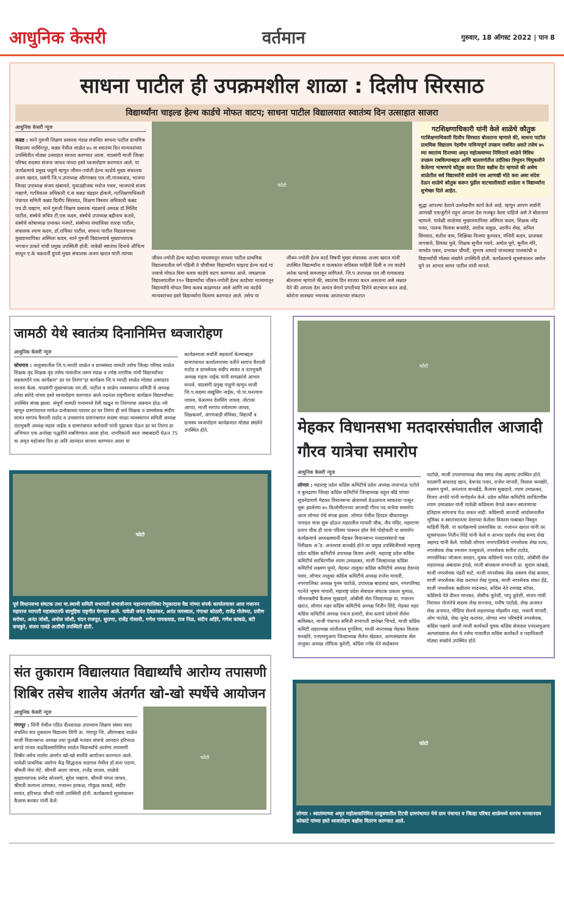आधुनिक केसरी वर्तमान
गुरुवार, 18 ऑगस्ट 2022 | पान 8
साधना पाटील ही उपक्रमशील शाळा : दिलीप सिरसाठ
विद्यार्थ्यांना चाइल्ड हेल्थ कार्डचे मोफत वाटप; साधना पाटील विद्यालयात स्वातंत्र्य दिन उत्साहात साजरा
आधुनिक केसरी न्यूज
कन्नड : साने गुरुजी शिक्षण प्रसारक मंडळ संचलित साधना पाटील प्राथमिक विद्यालय नरसिंगपूर, कन्नड येथील शाळेत ७५ वा स्वातंत्र्य दिन मान्यवरांच्या उपस्थितीत मोठ्या उत्साहात साजरा करण्यात आला. याप्रसंगी माजी जिल्हा परिषद सदस्या संजना जाधव यांच्या हस्ते ध्वजारोहण करण्यात आले. या कार्यक्रमाचे प्रमुख पाहुणे म्हणून जीवन-ज्योती हेल्थ कार्डचे मुख्य संचालक अजय खरात, प्रसंगी जि.प.उपाध्यक्ष औरंगाबाद एल.जी.गायकवाड, भाजपा जिल्हा उपाध्यक्ष संजय खंबायते, युवाउद्योजक मनोज पवार, भाजपाचे संजय गव्हाणे, गटविकास अधिकारी पं.स कन्नड चंद्रहार ढोकणे, गटशिक्षणाधिकारी पंचायत समिती कन्नड दिलीप सिरसाठ, शिक्षण विस्तार अधिकारी कन्नड एच.डी.चव्हाण, साने गुरुजी शिक्षण प्रसारक मंडळाचे अध्यक्ष डॉ.मिलिंद पाटील, संस्थेचे सचिव टी.एस कदम, संस्थेचे उपाध्यक्ष बद्रीनाथ कतारे, संस्थेचे कोषाध्यक्ष प्रभाकर मनगटे, संस्थेच्या संचालिका शारदा पाटील, संचालक श्याम कदम, डॉ.राधिका पाटील, साधना पाटील विद्यालयाच्या मुख्याध्यापिका अस्मिता कदम, साने गुरुजी विद्यालयाचे मुख्याध्यापक भगवान ठाकरे यांची प्रमुख उपस्थिती होती. यावेळी स्वातंत्र्य दिनाचे औचित्य साधून ए.के चक्रवर्ती ग्रुपचे मुख्य संचालक अजय खरात यांनी त्यांच्या
फोटो
जीवन-ज्योती हेल्थ कार्डच्या माध्यमातून साधना पाटील प्राथमिक विद्यालयातील वर्ग पहिली ते चौथीच्या विद्यार्थ्यांना चाइल्ड हेल्थ कार्ड या नावाचे मोफत विमा कवच कार्डचे वाटप करण्यात आले. जवळपास विद्यालयातील १९० विद्यार्थ्यांचा जीवन-ज्योती हेल्थ कार्डच्या माध्यमातून विद्यार्थ्यांचे मोफत विमा कवच काढण्यात आले आणि त्या कार्डचे मान्यवरांच्या हस्ते विद्यार्थ्यांना वितरण करण्यात आले. तसेच या
जीवन-ज्योती हेल्थ कार्ड विषयी मुख्य संचालक अजय खरात यांनी उपस्थित विद्यार्थ्यांना व पालकांना सविस्तर माहिती दिली व त्या कार्डचे अनेक फायदे समजावून सांगितले. जि.प उपाध्यक्ष एल.जी गायकवाड बोलताना म्हणाले की, स्वातंत्र्य दिन साजरा करत असताना असे लक्षात येते की आपला देश अत्यंत वेगाने प्रगतीच्या दिशेने वाटचाल करत आहे. कोरोना सारख्या भयानक आजाराच्या संकटात
गटशिक्षणाधिकारी यांनी केले शाळेचे कौतुक
गटशिक्षणाधिकारी दिलीप सिरसाठ बोलताना म्हणाले की, साधना पाटील प्राथमिक विद्यालय नेहमीच नाविन्यपूर्ण उपक्रम राबवित असते तसेच ७५ व्या स्वातंत्र्य दिनाच्या अमृत महोत्सवाच्या निमित्ताने शाळेने विविध उपक्रम राबविल्याबद्दल आणि बालवर्गातील उर्दतिका त्रिभुवन चिमुकलीने केलेल्या भाषणाचे कौतुक करत तिला बक्षीस देत म्हणाले की असेच शाळेतील सर्व विद्यार्थ्यांनी शाळेचे नाव आणखी मोठे करा असा संदेश देऊन शाळेचे कौतुक करून पुढील वाटचालीसाठी शाळेला व विद्यार्थ्यांना शुभेच्छा दिले आहेत.
सुद्धा आपल्या देशाने उल्लेखनीय कार्य केले आहे. म्हणून आपण सर्वांनी आणखी एकजुटीने राहून आपला देश मजबूत केला पाहिजे असे ते बोलताना म्हणाले. यावेळी शाळेच्या मुख्याध्यापिका अस्मिता कदम, शिक्षक नरेंद्र पवार, पालक विलास बनसोडे, अशोक वाहुळ, आमीन शेख, अनिल सिरसाठ, सतीश वाघ, शिक्षिका विजया कुमावत, मंजिरी कदम, प्राजक्ता तागवाले, प्रियंका घुले, शिक्षक सुनील गवारे, अमोल घुगे, सुनील मोरे, नामदेव पवार, प्रभाकर चौधरी, सुभाष आघाडे यांच्यासह पालकांची व विद्यार्थ्यांची मोठ्या संख्येने उपस्थिती होती. कार्यक्रमाचे सूत्रसंचालन अमोल घुगे तर आभार सागर पाटील यांनी मानले.
जामठी येथे स्वातंत्र्य दिनानिमित्त ध्वजारोहण
आधुनिक केसरी न्यूज
सोयगाव : तालुक्यातील जि.प.मराठी शाळेत व ग्रामसंसद जामठी तसेच जिल्हा परिषद शाळेत शिक्षक वृंद शिक्षक वृंद तसेच गावातील तरुण मंडळ व ज्येष्ठ नागरिक यांनी विद्यार्थ्यांच्या सहकार्याने एक कार्यक्रम" हर घर तिरंगा"हा कार्यक्रम जि.प मराठी शाळेत मोठ्या उत्साहात साजरा केला. याप्रसंगी मुख्यधापक एम.सी. पाटील व शाळेय व्यवस्थापन समिती चे अध्यक्ष उमेश सरोदे यांच्या हस्ते ध्वजारोहण करण्यात आले तदनंतर राष्ट्रगीताचा कार्यक्रम विद्यार्थ्यांच्या उपस्थित संपन्न झाला. संपूर्ण जामठी गावामध्ये रॅली काढून या तिरंग्याचा अवमान होऊ नये म्हणून ग्रामपंचायत मार्फत प्रत्येकाच्या घरावर हर घर तिरंगा ही सर्व शिक्षक व ग्रामसेवक संदीप सावंत सरपंच वैशाली राठोड व उपसरपंच ग्रामपंचायत सदस्य शाळा व्यवस्थापन समिती अध्यक्ष तंटामुक्ती अध्यक्ष महारु नाईक व ग्रामपंचायत कर्मचारी यांनी पुढाकार घेऊन हर घर तिरंगा हा अभियान एक अनोखा पद्धतीने राबविण्यात आला होता. नागरिकांनी स्वतः जबाबदारी घेऊन 75 वा अमृत महोत्सव दिन हा अति आनंदात साजरा करण्यात आला या
कार्यक्रमाला सर्वांनी सहकार्य केल्याबद्दल ग्रामपंचायत कार्यालयाच्या वतीने सरपंच वैशाली राठोड व ग्रामसेवक संदीप सावंत व तंटामुक्ती अध्यक्ष महारु नाईक यांनी सगळ्यांचे आभार मानले. याप्रसंगी प्रमुख पाहुणे म्हणून माजी जि.प.सदस्य लखुसिंग नाईक, पो.पा.घनश्याम जाधव, चेअरमन देलसिंग जाधव, तोटावर आप्पा, माजी सरपंच राधेश्याम जाधव, शिक्षकवर्ग, अंगणवाडी सेविका, विद्यार्थी व ग्रामस्थ ध्वजारोहण कार्यक्रमात मोठ्या संख्येने उपस्थित होते.
फोटो
पूर्व विधानसभा संघटक तथा मा.स्थायी समिती सभापती संभाजीनगर महानगरपालिका रेणुकादास वैद्य यांच्या संपर्क कार्यालयावर आज गजानन महाराज व्यापारी महासंघातर्फे सामूहिक राष्ट्रगीत घेण्यात आले. यावेळी जयंत देवळांकर, अनंत जयस्वाल, गंगाधर कोठारी, राजेंद्र गोलेच्या, प्रवीण सरोवर, अनंत जोशी, अमोल जोशी, चंदन राजपूत, सुराणा, राजेंद्र गोसावी, गणेश गायकवाड, राज निळ, संदीप अहिरे, गणेश कांबळे, बंटी कचकुरे, संजय गावंडे आदींची उपस्थिती होती.
संत तुकाराम विद्यालयात विद्यार्थ्यांचे आरोग्य तपासणी शिबिर तसेच शालेय अंतर्गत खो-खो स्पर्धेचे आयोजन
आधुनिक केसरी न्यूज
गंगापूर : शिंगी येथील पंडित दीनदयाळ उपाध्याय शिक्षण संस्था वरुड संचलित संत तुकाराम विद्यालय शिंगी ता. गंगापूर जि. औरंगाबाद शाळेत माजी विधानसभा अध्यक्ष तथा फुलंब्री मतदार संघाचे आमदार हरिभाऊ बागडे यांच्या वाढदिवसानिमित्त शाळेत विद्यार्थ्यांचे आरोग्य तपासणी शिबीर तसेच शालेय अंतर्गत खो-खो स्पर्धेचे आयोजन करण्यात आले. यावेळी प्राथमिक आरोग्य केंद्र सिद्धनाथ वाडगाव येथील डॉ.सना पठाण, श्रीमती मेघा मेटे, श्रीमती आशा जाधव, राजेंद्र जाधव, शाळेचे मुख्याध्यापक प्रमोद सोनवणे, सुरेश चव्हाण, श्रीमती मंगल जाधव, श्रीमती कल्पना उरणकर, गजानन हरकळ, गोकुळ काकडे, संदीप सावंत, हरिभाऊ चौधरी यांची उपस्थिती होती. कार्यक्रमाचे सूत्रसंचालन कैलास बनकर यांनी केले.
फोटो
फोटो
मेहकर विधानसभा मतदारसंघातील आजादी गौरव यात्रेचा समारोप
आधुनिक केसरी न्यूज
लोणार : महाराष्ट्र प्रदेश काँग्रेस कमिटीचे प्रदेश अध्यक्ष नानाभाऊ पटोले व बुलढाणा जिल्हा काँग्रेस कमिटीचे जिल्हाध्यक्ष राहुल बोंद्रे यांच्या सूचनेप्रमाणे मेहकर विधानसभा क्षेत्रामध्ये देऊळगाव साकरशा पासून सुरू झालेल्या ७५ किलोमीटरच्या आजादी गौरव पद यात्रेचा समारोप आज लोणार येथे संपन्न झाला. लोणार येथील हिरडव चौकापासून पायदल यात्रा सुरू होऊन शहरातील मापारी चौक, जैन मंदिर, महाराणा प्रताप चौक ही यात्रा परिवार फंक्शन हॉल येथे पोहोचली या समारोप कार्यक्रमाचे अध्यक्षस्थानी मेहकर विधानसभा मतदारसंघाचे पक्ष निरीक्षक अॅड. अनंतराव वानखेडे होते तर प्रमुख उपस्थितीमध्ये महाराष्ट्र प्रदेश काँग्रेस कमिटीचे उपाध्यक्ष विजय अंभोरे, महाराष्ट्र प्रदेश काँग्रेस कमिटीचे सरचिटणीस श्याम उमाळकर, माजी जिल्हाध्यक्ष काँग्रेस कमिटीचे लक्ष्मण घुमरे, मेहकर तालुका काँग्रेस कमिटीचे अध्यक्ष देवानंद पवार, लोणार तालुका काँग्रेस कमिटीचे अध्यक्ष राजेश मापारी, नगरपालिका अध्यक्ष पुनम पाटोळे, उपाध्यक्ष बादशाह खान, नगरपरिषद गटनेते भूषण मापारी, महाराष्ट्र प्रदेश सेवादल संघटक प्रकाश धुमाळ, भीमशक्तीचे कैलास सुखदाने, ओबीसी सेल जिल्हाध्यक्ष प्रा. गजानन खरात, लोणार शहर काँग्रेस कमिटीचे अध्यक्ष नितीन शिंदे, मेहकर शहर काँग्रेस कमिटीचे अध्यक्ष पंकज हजारी, सेवा दलाचे प्रदेशचे शैलेश बाविस्कर, माजी पंचायत समिती सभापती ज्ञानेश्वर चिभडे, माजी काँग्रेस कमिटी शहराध्यक्ष शांतीलाल गुगलिया, माजी नगराध्यक्ष मेहकर विलास चनखोरे, एनएसयुआय जिल्हाध्यक्ष शैलेश खेडकर, अल्पसंख्यांक सेल तालुका अध्यक्ष तोफिक कुरेशी, काँग्रेस ज्येष्ठ नेते साहेबराव
पाटोळे, माजी उपनगराध्यक्ष शेख समद शेख अहमद उपस्थित होते. याप्रसंगी बादशाह खान, देवानंद पवार, राजेश मापारी, विलास चनखोरे, लक्ष्मण घुमरे, अनंतराव वानखेडे, कैलास सुखदाने, श्याम उमाळकर, विजय अंभोरे यांनी मार्गदर्शन केले. प्रदेश काँग्रेस कमिटीचे सरचिटणीस श्याम उमाळकर यांनी यावेळी काँग्रेसला वेगळे करून स्वातंत्र्याचा इतिहास सांगताच येऊ शकत नाही. काँग्रेसची आजादी आंदोलनातील भूमिका व स्वातंत्र्यानंतर देशाच्या केलेला विकास याबाबत विस्तृत माहिती दिली. या कार्यक्रमाचे प्रास्ताविक प्रा. गजानन खरात यांनी तर सूत्रसंचालन नितीन शिंदे यांनी केले व आभार प्रदर्शन शेख समद शेख अहमद यांनी केले. यावेळी लोणार नगरपालिकेचे नगरसेवक शेख रउफ, नगरसेवक शेख रमजान परसुवाले, नगरसेवक सतीश राठोड, नगरसेविका जोत्सना सरदार, युवक काँग्रेसचे भरत राठोड, ओबीसी सेल शहराध्यक्ष अंबादास इंगळे, माजी बांधकाम सभापती प्रा. सुदाम कांबळे, माजी नगरसेवक पंढरी चाटे, माजी नगरसेवक शेख अस्लम शेख कासम, माजी नगरसेवक शेख करामत शेख गुलाब, माजी नगरसेवक शंकर हेंद्रे, माजी नगरसेवक बळीराम मादनकर, काँग्रेस नेते रामचंद्र कोचर, काँग्रेसचे नेते दौलत मानकर, तोसीफ कुरेशी, पप्पु कुरेशी, संजय गांधी निराधार योजनेचे सदस्य शेख सज्जाद, मनीष पाटोळे, शेख अजमत शेख अनामत, मीडिया सेलचे शहराध्यक्ष मोहसीन शहा, भवानी मापारी, ओम पाटोळे, शेख जुनेद करामत, लोणार नगर परिषदेचे नगरसेवक, काँग्रेस पक्षाचे आजी माजी कार्यकर्ते युवक काँग्रेस सेवादल एनएसयुआय अल्पसंख्यांक सेल चे तसेच गावातील काँग्रेस कार्यकर्ते व पदाधिकारी मोठ्या संख्येने उपस्थित होते.
फोटो
लोणार : स्वातंत्र्याच्या अमृत महोत्सवानिमित्त तालुक्यातील टिटवी ग्रामपंचायत येथे ग्राम पंचायत व जिल्हा परिषद शाळेमध्ये सरपंच भगवानराव कोकाटे यांच्या हस्ते ध्वजारोहण बक्षीस वितरण करण्यात आले.